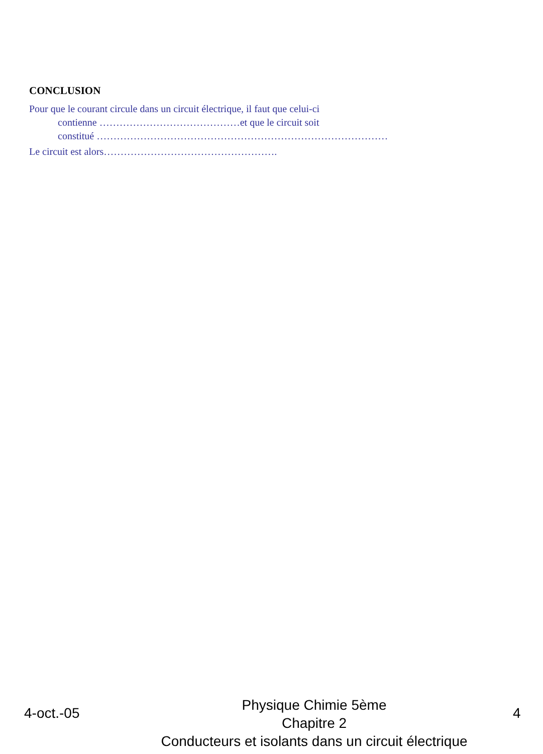CONCLUSION
Pour que le courant circule dans un circuit électrique, il faut que celui-ci
contienne ……………………………………et que le circuit soit
constitué ……………………………………………………………………………
Le circuit est alors…………………………………………….
4-oct.-05
Physique Chimie 5ème
Chapitre 2
Conducteurs et isolants dans un circuit électrique
4